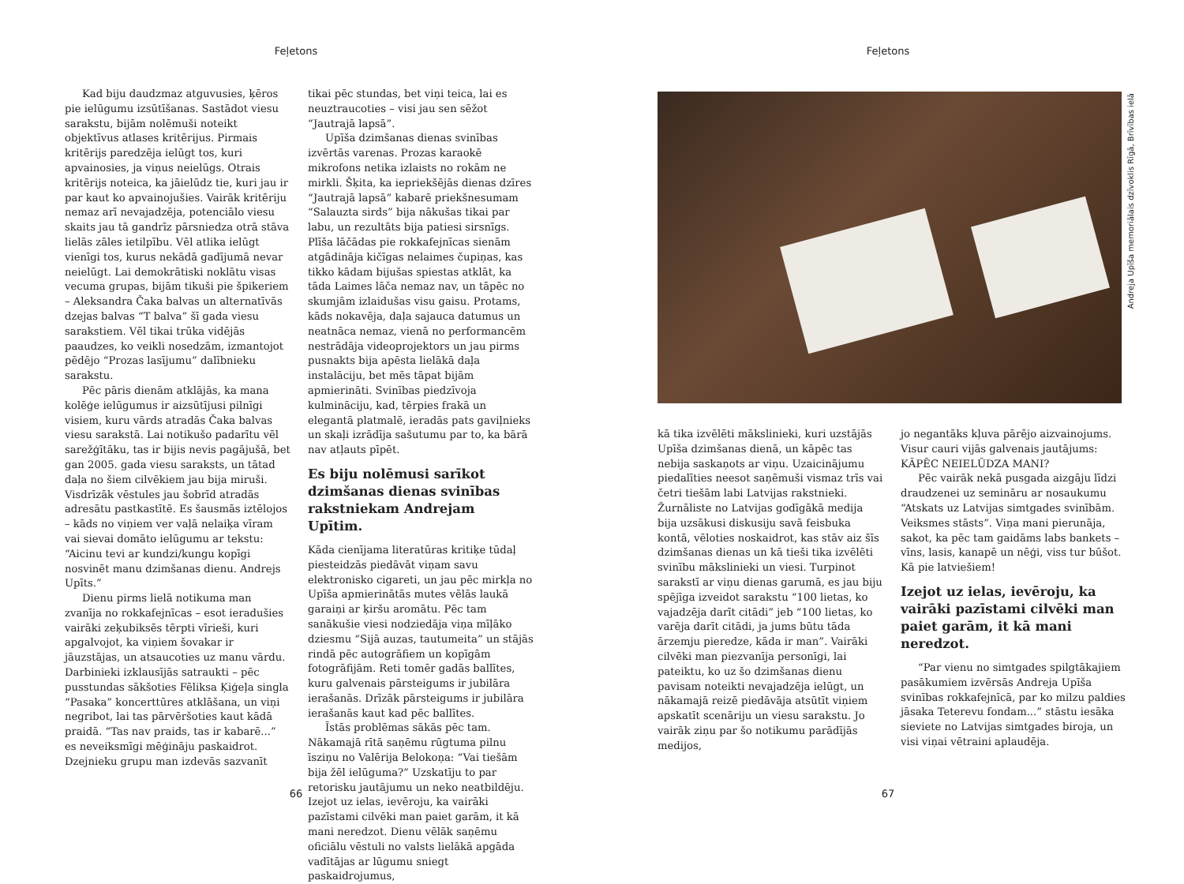Feļetons
Kad biju daudzmaz atguvusies, ķēros pie ielūgumu izsūtīšanas. Sastādot viesu sarakstu, bijām nolēmuši noteikt objektīvus atlases kritērijus. Pirmais kritērijs paredzēja ielūgt tos, kuri apvainosies, ja viņus neielūgs. Otrais kritērijs noteica, ka jāielūdz tie, kuri jau ir par kaut ko apvainojušies. Vairāk kritēriju nemaz arī nevajadzēja, potenciālo viesu skaits jau tā gandrīz pārsniedza otrā stāva lielās zāles ietilpību. Vēl atlika ielūgt vienīgi tos, kurus nekādā gadījumā nevar neielūgt. Lai demokrātiski noklātu visas vecuma grupas, bijām tikuši pie špikeriem – Aleksandra Čaka balvas un alternatīvās dzejas balvas “T balva” šī gada viesu sarakstiem. Vēl tikai trūka vidējās paaudzes, ko veikli nosedzām, izmantojot pēdējo “Prozas lasījumu” dalībnieku sarakstu.
Pēc pāris dienām atklājās, ka mana kolēģe ielūgumus ir aizsūtījusi pilnīgi visiem, kuru vārds atradās Čaka balvas viesu sarakstā. Lai notikušo padarītu vēl sarežģītāku, tas ir bijis nevis pagājušā, bet gan 2005. gada viesu saraksts, un tātad daļa no šiem cilvēkiem jau bija miruši. Visdrīzāk vēstules jau šobrīd atradās adresātu pastkastītē. Es šausmās iztēlojos – kāds no viņiem ver vaļā nelaiķa vīram vai sievai domāto ielūgumu ar tekstu: “Aicinu tevi ar kundzi/kungu kopīgi nosvinēt manu dzimšanas dienu. Andrejs Upīts.”
Dienu pirms lielā notikuma man zvanīja no rokkafejnīcas – esot ieradušies vairāki zeķubiksēs tērpti vīrieši, kuri apgalvojot, ka viņiem šovakar ir jāuzstājas, un atsaucoties uz manu vārdu. Darbinieki izklausījās satraukti – pēc pusstundas sākšoties Fēliksa Ķiģeļa singla “Pasaka” koncerttūres atklāšana, un viņi negribot, lai tas pārvēršoties kaut kādā praidā. “Tas nav praids, tas ir kabarē...” es neveiksmīgi mēģināju paskaidrot. Dzejnieku grupu man izdevās sazvanīt
tikai pēc stundas, bet viņi teica, lai es neuztraucoties – visi jau sen sēžot “Jautrajā lapsā”.
Upīša dzimšanas dienas svinības izvērtās varenas. Prozas karaokē mikrofons netika izlaists no rokām ne mirkli. Šķita, ka iepriekšējās dienas dzīres “Jautrajā lapsā” kabarē priekšnesumam “Salauzta sirds” bija nākušas tikai par labu, un rezultāts bija patiesi sirsnīgs. Plīša lāčādas pie rokkafejnīcas sienām atgādināja kičīgas nelaimes čupiņas, kas tikko kādam bijušas spiestas atklāt, ka tāda Laimes lāča nemaz nav, un tāpēc no skumjām izlaidušas visu gaisu. Protams, kāds nokavēja, daļa sajauca datumus un neatnāca nemaz, vienā no performancēm nestrādāja videoprojektors un jau pirms pusnakts bija apēsta lielākā daļa instalāciju, bet mēs tāpat bijām apmierināti. Svinības piedzīvoja kulmināciju, kad, tērpies frakā un elegantā platmalē, ieradās pats gaviļnieks un skaļi izrādīja sašutumu par to, ka bārā nav atļauts pīpēt.
Es biju nolēmusi sarīkot dzimšanas dienas svinības rakstniekam Andrejam Upītim.
Kāda cienījama literatūras kritiķe tūdaļ piesteidzās piedāvāt viņam savu elektronisko cigareti, un jau pēc mirkļa no Upīša apmierinātās mutes vēlās laukā garaiņi ar ķiršu aromātu. Pēc tam sanākušie viesi nodziedāja viņa mīļāko dziesmu “Sijā auzas, tautumeita” un stājās rindā pēc autogrāfiem un kopīgām fotogrāfijām. Reti tomēr gadās ballītes, kuru galvenais pārsteigums ir jubilāra ierašanās. Drīzāk pārsteigums ir jubilāra ierašanās kaut kad pēc ballītes.
Īstās problēmas sākās pēc tam. Nākamajā rītā saņēmu rūgtuma pilnu īsziņu no Valērija Belokoņa: “Vai tiešām bija žēl ielūguma?” Uzskatīju to par retorisku jautājumu un neko neatbildēju. Izejot uz ielas, ievēroju, ka vairāki pazīstami cilvēki man paiet garām, it kā mani neredzot. Dienu vēlāk saņēmu oficiālu vēstuli no valsts lielākā apgāda vadītājas ar lūgumu sniegt paskaidrojumus,
66
Feļetons
Andreja Upīša memoriālais dzīvoklis Rīgā, Brīvības ielā
kā tika izvēlēti mākslinieki, kuri uzstājās Upīša dzimšanas dienā, un kāpēc tas nebija saskaņots ar viņu. Uzaicinājumu piedalīties neesot saņēmuši vismaz trīs vai četri tiešām labi Latvijas rakstnieki. Žurnāliste no Latvijas godīgākā medija bija uzsākusi diskusiju savā feisbuka kontā, vēloties noskaidrot, kas stāv aiz šīs dzimšanas dienas un kā tieši tika izvēlēti svinību mākslinieki un viesi. Turpinot sarakstī ar viņu dienas garumā, es jau biju spējīga izveidot sarakstu “100 lietas, ko vajadzēja darīt citādi” jeb “100 lietas, ko varēja darīt citādi, ja jums būtu tāda ārzemju pieredze, kāda ir man”. Vairāki cilvēki man piezvanīja personīgi, lai pateiktu, ko uz šo dzimšanas dienu pavisam noteikti nevajadzēja ielūgt, un nākamajā reizē piedāvāja atsūtīt viņiem apskatīt scenāriju un viesu sarakstu. Jo vairāk ziņu par šo notikumu parādījās medijos,
jo negantāks kļuva pārējo aizvainojums. Visur cauri vijās galvenais jautājums: KĀPĒC NEIELŪDZA MANI?
Pēc vairāk nekā pusgada aizgāju līdzi draudzenei uz semināru ar nosaukumu “Atskats uz Latvijas simtgades svinībām. Veiksmes stāsts”. Viņa mani pierunāja, sakot, ka pēc tam gaidāms labs bankets – vīns, lasis, kanapē un nēģi, viss tur būšot. Kā pie latviešiem!
Izejot uz ielas, ievēroju, ka vairāki pazīstami cilvēki man paiet garām, it kā mani neredzot.
“Par vienu no simtgades spilgtākajiem pasākumiem izvērsās Andreja Upīša svinības rokkafejnīcā, par ko milzu paldies jāsaka Teterevu fondam...” stāstu iesāka sieviete no Latvijas simtgades biroja, un visi viņai vētraini aplaudēja.
67